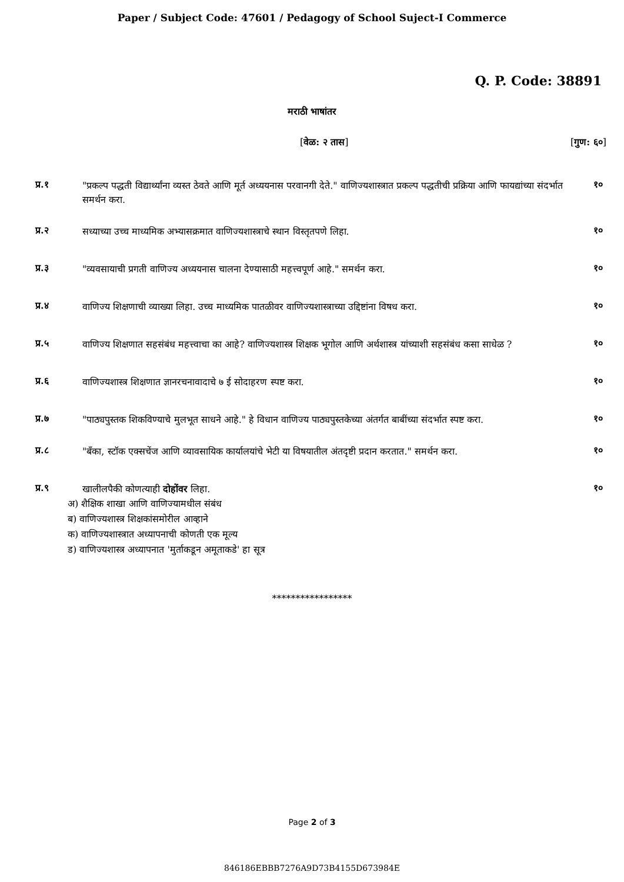Paper / Subject Code: 47601 / Pedagogy of School Suject-I Commerce
Q. P. Code: 38891
मराठी भाषांतर
[वेळ: २ तास] [गुण: ६०]
प्र.१
"प्रकल्प पद्धती विद्यार्थ्यांना व्यस्त ठेवते आणि मूर्त अध्ययनास परवानगी देते." वाणिज्यशास्त्रात प्रकल्प पद्धतीची प्रक्रिया आणि फायद्यांच्या संदर्भात समर्थन करा.
१०
प्र.२
सध्याच्या उच्च माध्यमिक अभ्यासक्रमात वाणिज्यशास्त्राचे स्थान विस्तृतपणे लिहा.
१०
प्र.३
"व्यवसायाची प्रगती वाणिज्य अध्ययनास चालना देण्यासाठी महत्त्वपूर्ण आहे." समर्थन करा.
१०
प्र.४
वाणिज्य शिक्षणाची व्याख्या लिहा. उच्च माध्यमिक पातळीवर वाणिज्यशास्त्राच्या उद्दिष्टांना विषध करा.
१०
प्र.५
वाणिज्य शिक्षणात सहसंबंध महत्त्वाचा का आहे? वाणिज्यशास्त्र शिक्षक भूगोल आणि अर्थशास्त्र यांच्याशी सहसंबंध कसा साधेळ ?
१०
प्र.६
वाणिज्यशास्त्र शिक्षणात ज्ञानरचनावादाचे ७ ई सोदाहरण स्पष्ट करा.
१०
प्र.७
"पाठ्यपुस्तक शिकविण्याचे मुलभूत साधने आहे." हे विधान वाणिज्य पाठ्यपुस्तकेच्या अंतर्गत बाबींच्या संदर्भात स्पष्ट करा.
१०
प्र.८
"बँका, स्टॉक एक्सचेंज आणि व्यावसायिक कार्यालयांचे भेटी या विषयातील अंतदृष्टी प्रदान करतात." समर्थन करा.
१०
प्र.९
खालीलपैकी कोणत्याही दोहोंवर लिहा.
१०
अ) शैक्षिक शाखा आणि वाणिज्यामधील संबंध
ब) वाणिज्यशास्त्र शिक्षकांसमोरील आव्हाने
क) वाणिज्यशास्त्रात अध्यापनाची कोणती एक मूल्य
ड) वाणिज्यशास्त्र अध्यापनात 'मुर्ताकडून अमूताकडे' हा सूत्र
*****************
Page 2 of 3
846186EBBB7276A9D73B4155D673984E